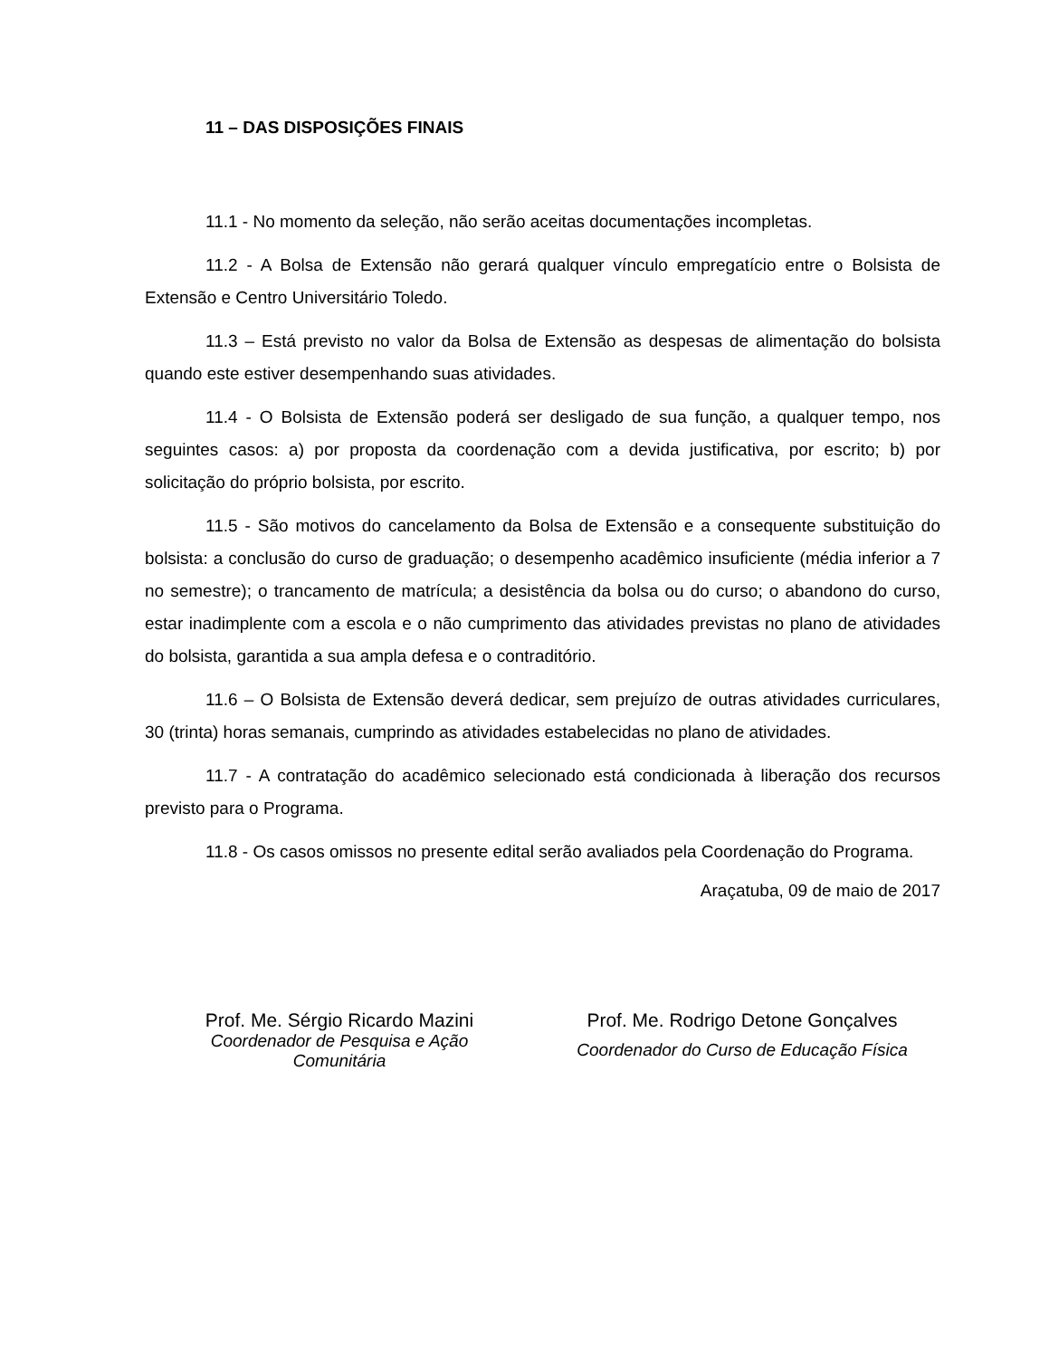11 – DAS DISPOSIÇÕES FINAIS
11.1 - No momento da seleção, não serão aceitas documentações incompletas.
11.2 - A Bolsa de Extensão não gerará qualquer vínculo empregatício entre o Bolsista de Extensão e Centro Universitário Toledo.
11.3 – Está previsto no valor da Bolsa de Extensão as despesas de alimentação do bolsista quando este estiver desempenhando suas atividades.
11.4 - O Bolsista de Extensão poderá ser desligado de sua função, a qualquer tempo, nos seguintes casos: a) por proposta da coordenação com a devida justificativa, por escrito; b) por solicitação do próprio bolsista, por escrito.
11.5 - São motivos do cancelamento da Bolsa de Extensão e a consequente substituição do bolsista: a conclusão do curso de graduação; o desempenho acadêmico insuficiente (média inferior a 7 no semestre); o trancamento de matrícula; a desistência da bolsa ou do curso; o abandono do curso, estar inadimplente com a escola e o não cumprimento das atividades previstas no plano de atividades do bolsista, garantida a sua ampla defesa e o contraditório.
11.6 – O Bolsista de Extensão deverá dedicar, sem prejuízo de outras atividades curriculares, 30 (trinta) horas semanais, cumprindo as atividades estabelecidas no plano de atividades.
11.7 - A contratação do acadêmico selecionado está condicionada à liberação dos recursos previsto para o Programa.
11.8 - Os casos omissos no presente edital serão avaliados pela Coordenação do Programa.
Araçatuba, 09 de maio de 2017
Prof. Me. Sérgio Ricardo Mazini
Coordenador de Pesquisa e Ação Comunitária
Prof. Me. Rodrigo Detone Gonçalves
Coordenador do Curso de Educação Física